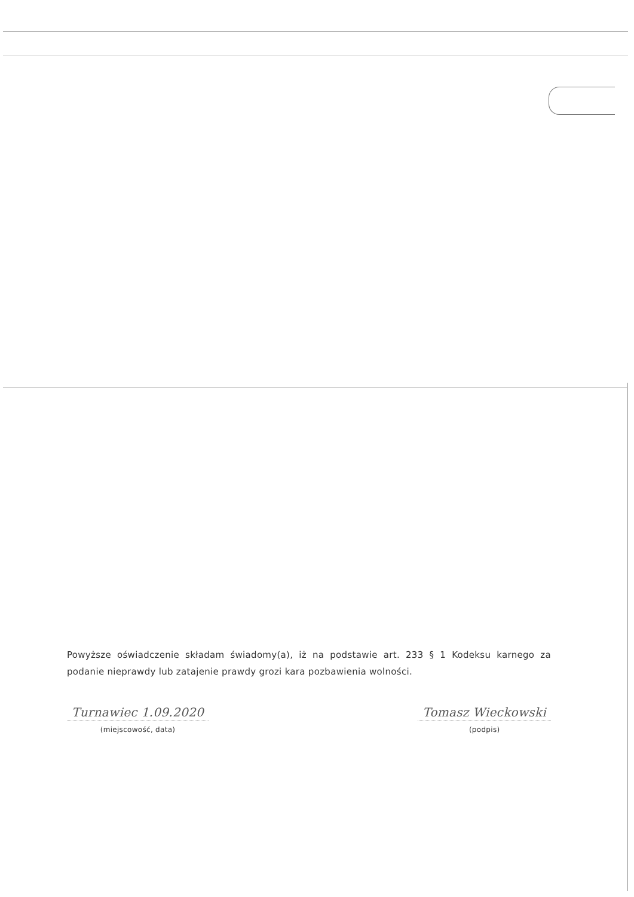Powyższe oświadczenie składam świadomy(a), iż na podstawie art. 233 § 1 Kodeksu karnego za podanie nieprawdy lub zatajenie prawdy grozi kara pozbawienia wolności.
Turnawiec 1.09.2020
(miejscowość, data)
Tomasz Wieckowski
(podpis)